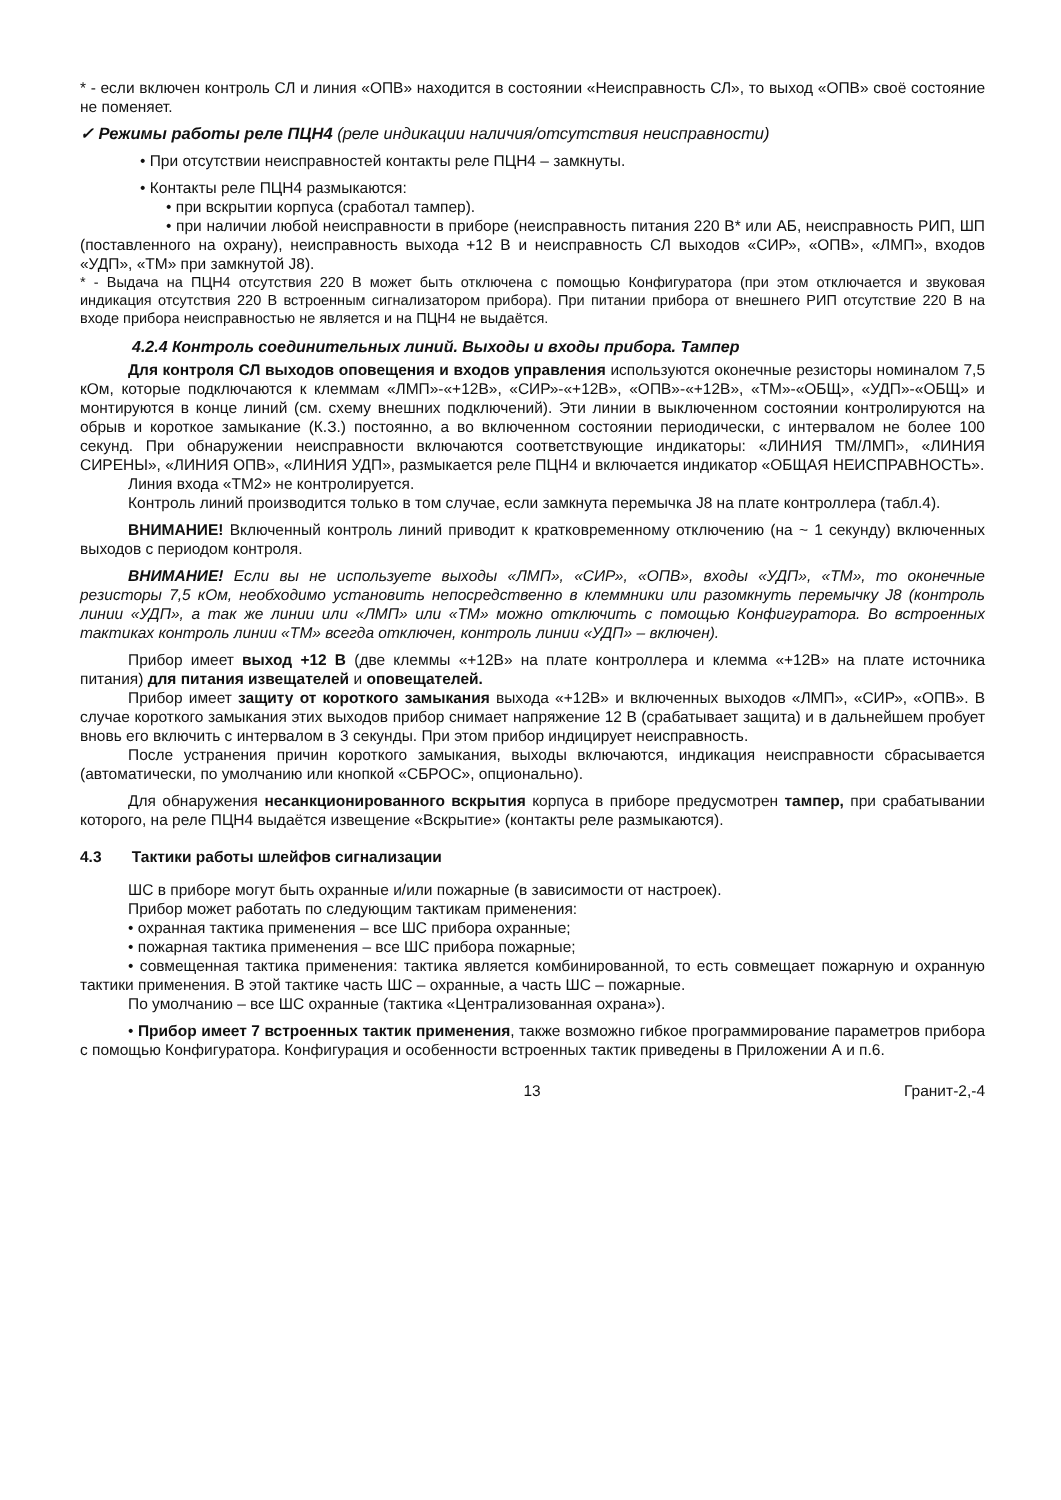* - если включен контроль СЛ и линия «ОПВ» находится в состоянии «Неисправность СЛ», то выход «ОПВ» своё состояние не поменяет.
✓ Режимы работы реле ПЦН4 (реле индикации наличия/отсутствия неисправности)
• При отсутствии неисправностей контакты реле ПЦН4 – замкнуты.
• Контакты реле ПЦН4 размыкаются:
• при вскрытии корпуса (сработал тампер).
• при наличии любой неисправности в приборе (неисправность питания 220 В* или АБ, неисправность РИП, ШП (поставленного на охрану), неисправность выхода +12 В и неисправность СЛ выходов «СИР», «ОПВ», «ЛМП», входов «УДП», «ТМ» при замкнутой J8).
* - Выдача на ПЦН4 отсутствия 220 В может быть отключена с помощью Конфигуратора (при этом отключается и звуковая индикация отсутствия 220 В встроенным сигнализатором прибора). При питании прибора от внешнего РИП отсутствие 220 В на входе прибора неисправностью не является и на ПЦН4 не выдаётся.
4.2.4 Контроль соединительных линий. Выходы и входы прибора. Тампер
Для контроля СЛ выходов оповещения и входов управления используются оконечные резисторы номиналом 7,5 кОм, которые подключаются к клеммам «ЛМП»-«+12В», «СИР»-«+12В», «ОПВ»-«+12В», «ТМ»-«ОБЩ», «УДП»-«ОБЩ» и монтируются в конце линий (см. схему внешних подключений). Эти линии в выключенном состоянии контролируются на обрыв и короткое замыкание (К.З.) постоянно, а во включенном состоянии периодически, с интервалом не более 100 секунд. При обнаружении неисправности включаются соответствующие индикаторы: «ЛИНИЯ ТМ/ЛМП», «ЛИНИЯ СИРЕНЫ», «ЛИНИЯ ОПВ», «ЛИНИЯ УДП», размыкается реле ПЦН4 и включается индикатор «ОБЩАЯ НЕИСПРАВНОСТЬ».
Линия входа «ТМ2» не контролируется.
Контроль линий производится только в том случае, если замкнута перемычка J8 на плате контроллера (табл.4).
ВНИМАНИЕ! Включенный контроль линий приводит к кратковременному отключению (на ~ 1 секунду) включенных выходов с периодом контроля.
ВНИМАНИЕ! Если вы не используете выходы «ЛМП», «СИР», «ОПВ», входы «УДП», «ТМ», то оконечные резисторы 7,5 кОм, необходимо установить непосредственно в клеммники или разомкнуть перемычку J8 (контроль линии «УДП», а так же линии или «ЛМП» или «ТМ» можно отключить с помощью Конфигуратора. Во встроенных тактиках контроль линии «ТМ» всегда отключен, контроль линии «УДП» – включен).
Прибор имеет выход +12 В (две клеммы «+12В» на плате контроллера и клемма «+12В» на плате источника питания) для питания извещателей и оповещателей.
Прибор имеет защиту от короткого замыкания выхода «+12В» и включенных выходов «ЛМП», «СИР», «ОПВ». В случае короткого замыкания этих выходов прибор снимает напряжение 12 В (срабатывает защита) и в дальнейшем пробует вновь его включить с интервалом в 3 секунды. При этом прибор индицирует неисправность.
После устранения причин короткого замыкания, выходы включаются, индикация неисправности сбрасывается (автоматически, по умолчанию или кнопкой «СБРОС», опционально).
Для обнаружения несанкционированного вскрытия корпуса в приборе предусмотрен тампер, при срабатывании которого, на реле ПЦН4 выдаётся извещение «Вскрытие» (контакты реле размыкаются).
4.3 Тактики работы шлейфов сигнализации
ШС в приборе могут быть охранные и/или пожарные (в зависимости от настроек).
Прибор может работать по следующим тактикам применения:
• охранная тактика применения – все ШС прибора охранные;
• пожарная тактика применения – все ШС прибора пожарные;
• совмещенная тактика применения: тактика является комбинированной, то есть совмещает пожарную и охранную тактики применения. В этой тактике часть ШС – охранные, а часть ШС – пожарные.
По умолчанию – все ШС охранные (тактика «Централизованная охрана»).
• Прибор имеет 7 встроенных тактик применения, также возможно гибкое программирование параметров прибора с помощью Конфигуратора. Конфигурация и особенности встроенных тактик приведены в Приложении А и п.6.
13 Гранит-2,-4